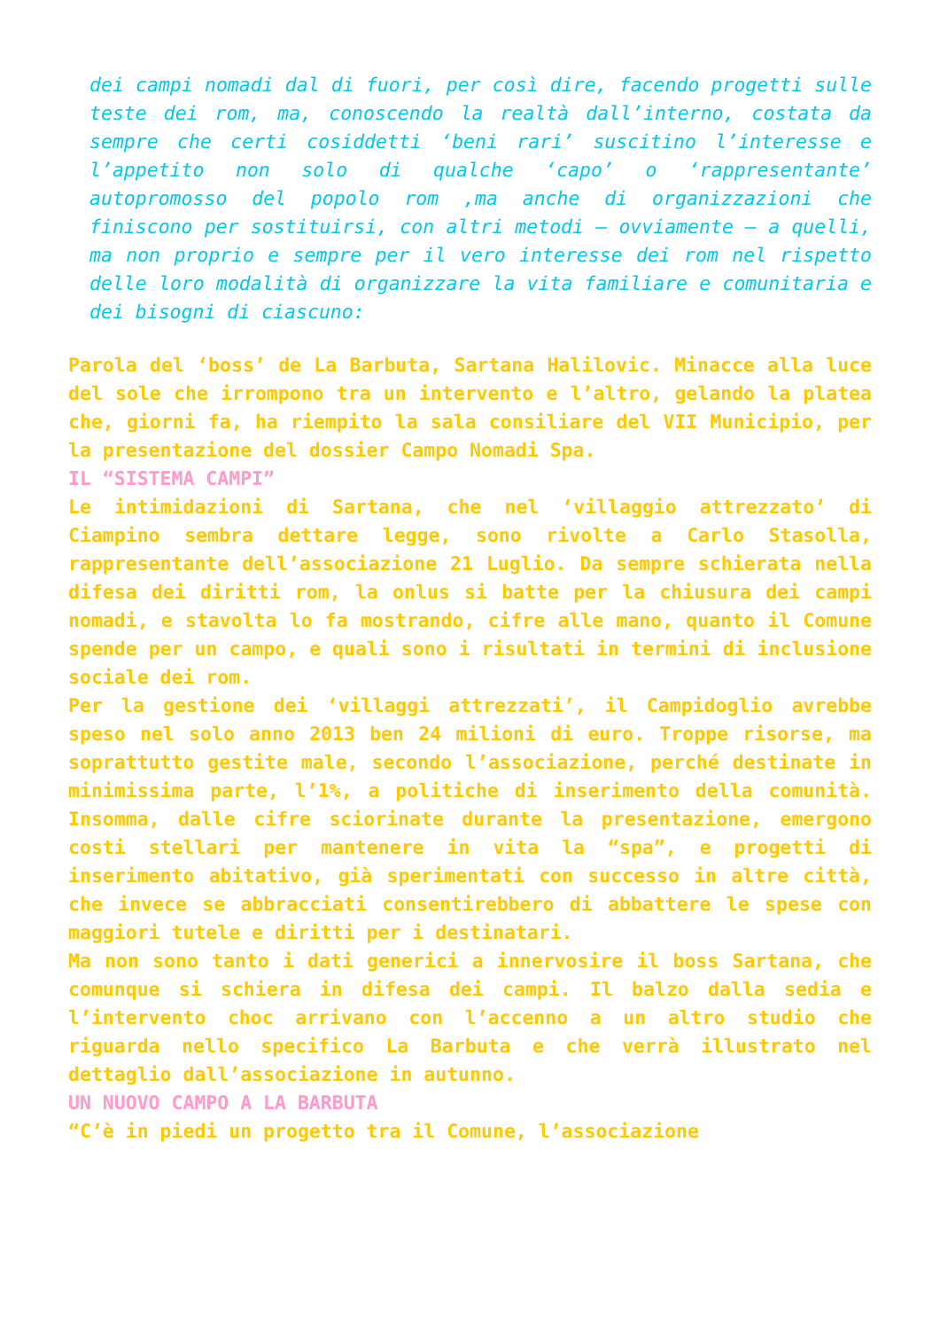dei campi nomadi dal di fuori, per così dire, facendo progetti sulle teste dei rom, ma, conoscendo la realtà dall’interno, costata da sempre che certi cosiddetti ‘beni rari’ suscitino l’interesse e l’appetito non solo di qualche ‘capo’ o ‘rappresentante’ autopromosso del popolo rom ,ma anche di organizzazioni che finiscono per sostituirsi, con altri metodi – ovviamente – a quelli, ma non proprio e sempre per il vero interesse dei rom nel rispetto delle loro modalità di organizzare la vita familiare e comunitaria e dei bisogni di ciascuno:
Parola del ‘boss’ de La Barbuta, Sartana Halilovic. Minacce alla luce del sole che irrompono tra un intervento e l’altro, gelando la platea che, giorni fa, ha riempito la sala consiliare del VII Municipio, per la presentazione del dossier Campo Nomadi Spa.
IL “SISTEMA CAMPI”
Le intimidazioni di Sartana, che nel ‘villaggio attrezzato’ di Ciampino sembra dettare legge, sono rivolte a Carlo Stasolla, rappresentante dell’associazione 21 Luglio. Da sempre schierata nella difesa dei diritti rom, la onlus si batte per la chiusura dei campi nomadi, e stavolta lo fa mostrando, cifre alle mano, quanto il Comune spende per un campo, e quali sono i risultati in termini di inclusione sociale dei rom.
Per la gestione dei ‘villaggi attrezzati’, il Campidoglio avrebbe speso nel solo anno 2013 ben 24 milioni di euro. Troppe risorse, ma soprattutto gestite male, secondo l’associazione, perché destinate in minimissima parte, l’1%, a politiche di inserimento della comunità. Insomma, dalle cifre sciorinate durante la presentazione, emergono costi stellari per mantenere in vita la “spa”, e progetti di inserimento abitativo, già sperimentati con successo in altre città, che invece se abbracciati consentirebbero di abbattere le spese con maggiori tutele e diritti per i destinatari.
Ma non sono tanto i dati generici a innervosire il boss Sartana, che comunque si schiera in difesa dei campi. Il balzo dalla sedia e l’intervento choc arrivano con l’accenno a un altro studio che riguarda nello specifico La Barbuta e che verrà illustrato nel dettaglio dall’associazione in autunno.
UN NUOVO CAMPO A LA BARBUTA
“C’è in piedi un progetto tra il Comune, l’associazione